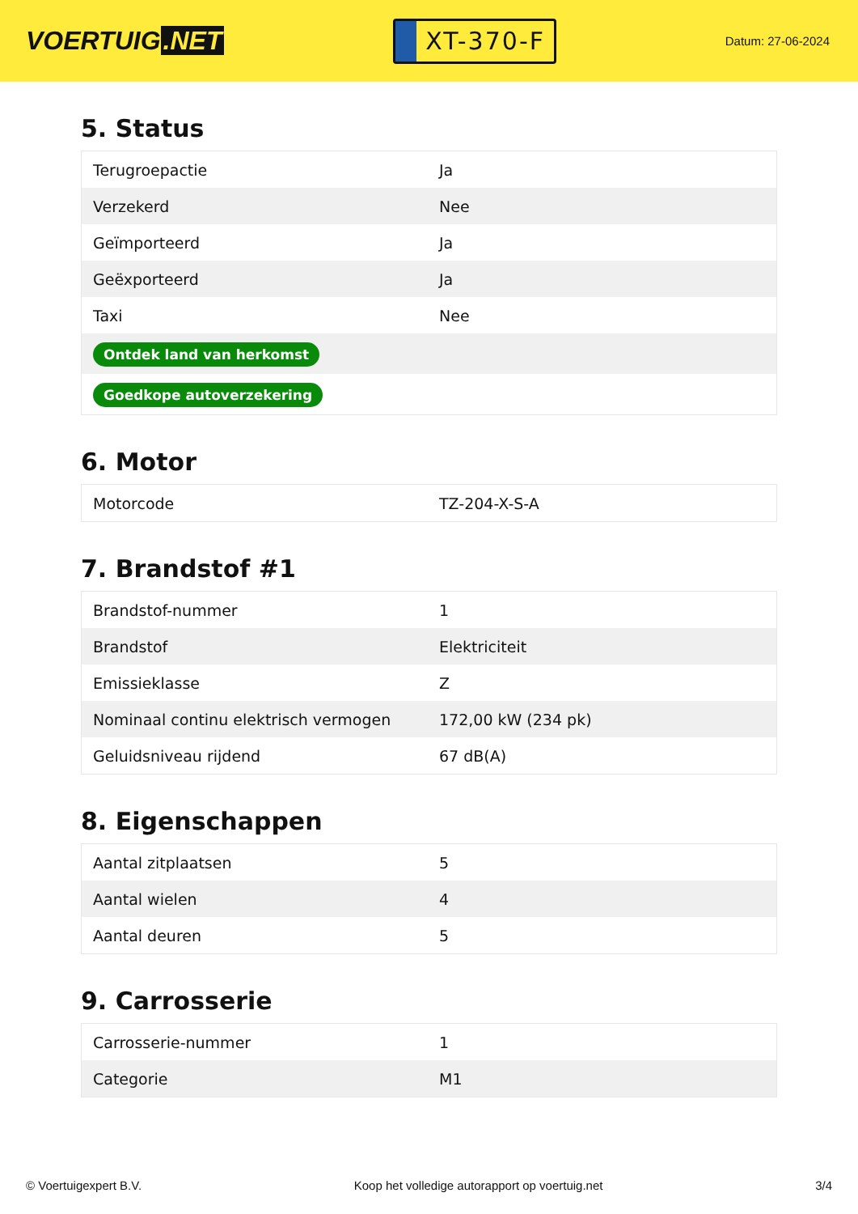VOERTUIG.NET
XT-370-F
Datum: 27-06-2024
5. Status
| Terugroepactie | Ja |
| Verzekerd | Nee |
| Geïmporteerd | Ja |
| Geëxporteerd | Ja |
| Taxi | Nee |
| Ontdek land van herkomst | |
| Goedkope autoverzekering | |
6. Motor
| Motorcode | TZ-204-X-S-A |
7. Brandstof #1
| Brandstof-nummer | 1 |
| Brandstof | Elektriciteit |
| Emissieklasse | Z |
| Nominaal continu elektrisch vermogen | 172,00 kW (234 pk) |
| Geluidsniveau rijdend | 67 dB(A) |
8. Eigenschappen
| Aantal zitplaatsen | 5 |
| Aantal wielen | 4 |
| Aantal deuren | 5 |
9. Carrosserie
| Carrosserie-nummer | 1 |
| Categorie | M1 |
© Voertuigexpert B.V. Koop het volledige autorapport op voertuig.net 3/4